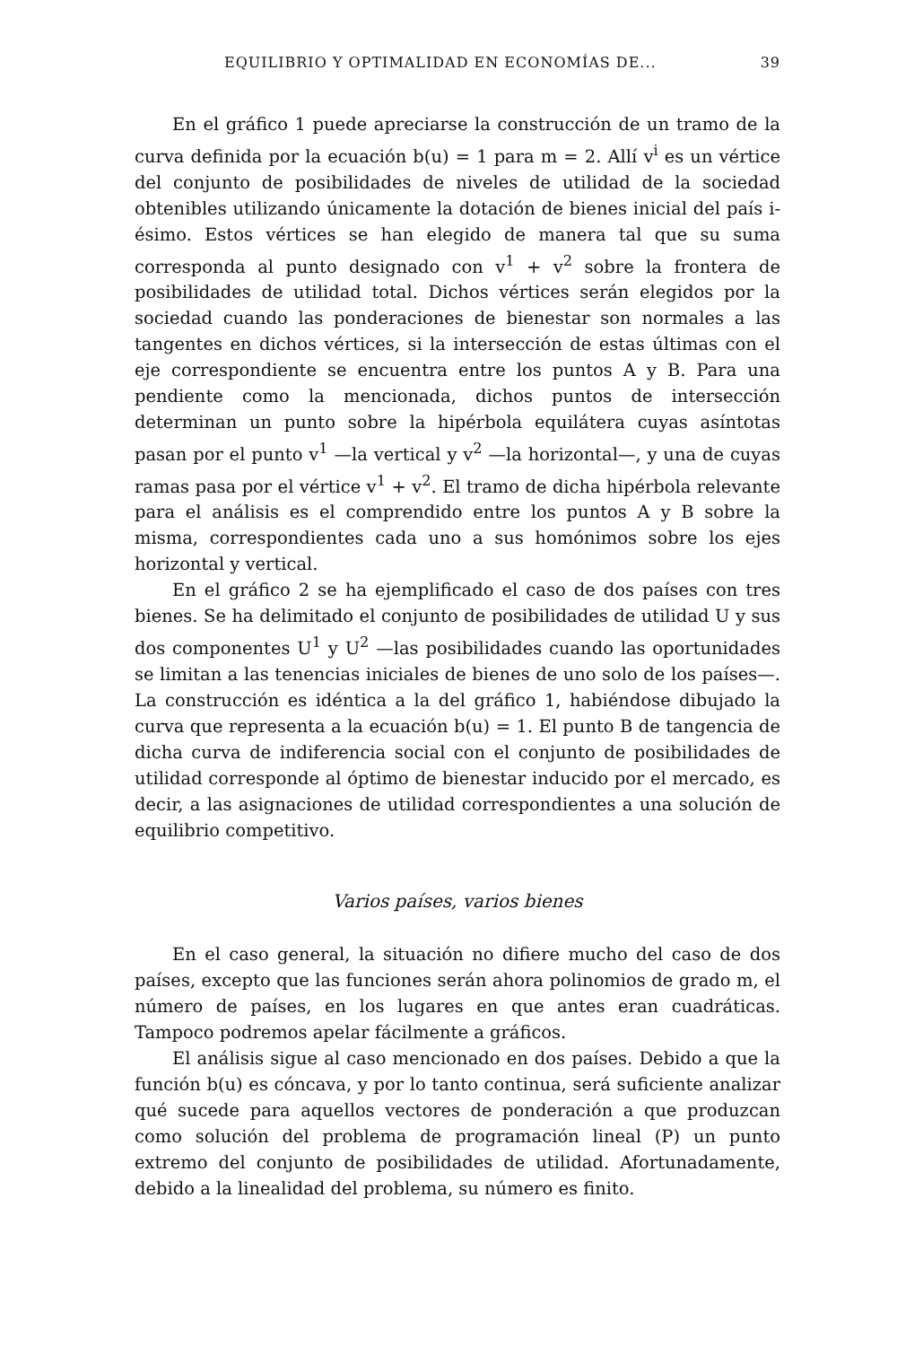EQUILIBRIO Y OPTIMALIDAD EN ECONOMÍAS DE... 39
En el gráfico 1 puede apreciarse la construcción de un tramo de la curva definida por la ecuación b(u) = 1 para m = 2. Allí v<sup>i</sup> es un vértice del conjunto de posibilidades de niveles de utilidad de la sociedad obtenibles utilizando únicamente la dotación de bienes inicial del país i-ésimo. Estos vértices se han elegido de manera tal que su suma corresponda al punto designado con v<sup>1</sup> + v<sup>2</sup> sobre la frontera de posibilidades de utilidad total. Dichos vértices serán elegidos por la sociedad cuando las ponderaciones de bienestar son normales a las tangentes en dichos vértices, si la intersección de estas últimas con el eje correspondiente se encuentra entre los puntos A y B. Para una pendiente como la mencionada, dichos puntos de intersección determinan un punto sobre la hipérbola equilátera cuyas asíntotas pasan por el punto v<sup>1</sup> —la vertical y v<sup>2</sup> —la horizontal—, y una de cuyas ramas pasa por el vértice v<sup>1</sup> + v<sup>2</sup>. El tramo de dicha hipérbola relevante para el análisis es el comprendido entre los puntos A y B sobre la misma, correspondientes cada uno a sus homónimos sobre los ejes horizontal y vertical.
En el gráfico 2 se ha ejemplificado el caso de dos países con tres bienes. Se ha delimitado el conjunto de posibilidades de utilidad U y sus dos componentes U<sup>1</sup> y U<sup>2</sup> —las posibilidades cuando las oportunidades se limitan a las tenencias iniciales de bienes de uno solo de los países—. La construcción es idéntica a la del gráfico 1, habiéndose dibujado la curva que representa a la ecuación b(u) = 1. El punto B de tangencia de dicha curva de indiferencia social con el conjunto de posibilidades de utilidad corresponde al óptimo de bienestar inducido por el mercado, es decir, a las asignaciones de utilidad correspondientes a una solución de equilibrio competitivo.
Varios países, varios bienes
En el caso general, la situación no difiere mucho del caso de dos países, excepto que las funciones serán ahora polinomios de grado m, el número de países, en los lugares en que antes eran cuadráticas. Tampoco podremos apelar fácilmente a gráficos.
El análisis sigue al caso mencionado en dos países. Debido a que la función b(u) es cóncava, y por lo tanto continua, será suficiente analizar qué sucede para aquellos vectores de ponderación a que produzcan como solución del problema de programación lineal (P) un punto extremo del conjunto de posibilidades de utilidad. Afortunadamente, debido a la linealidad del problema, su número es finito.